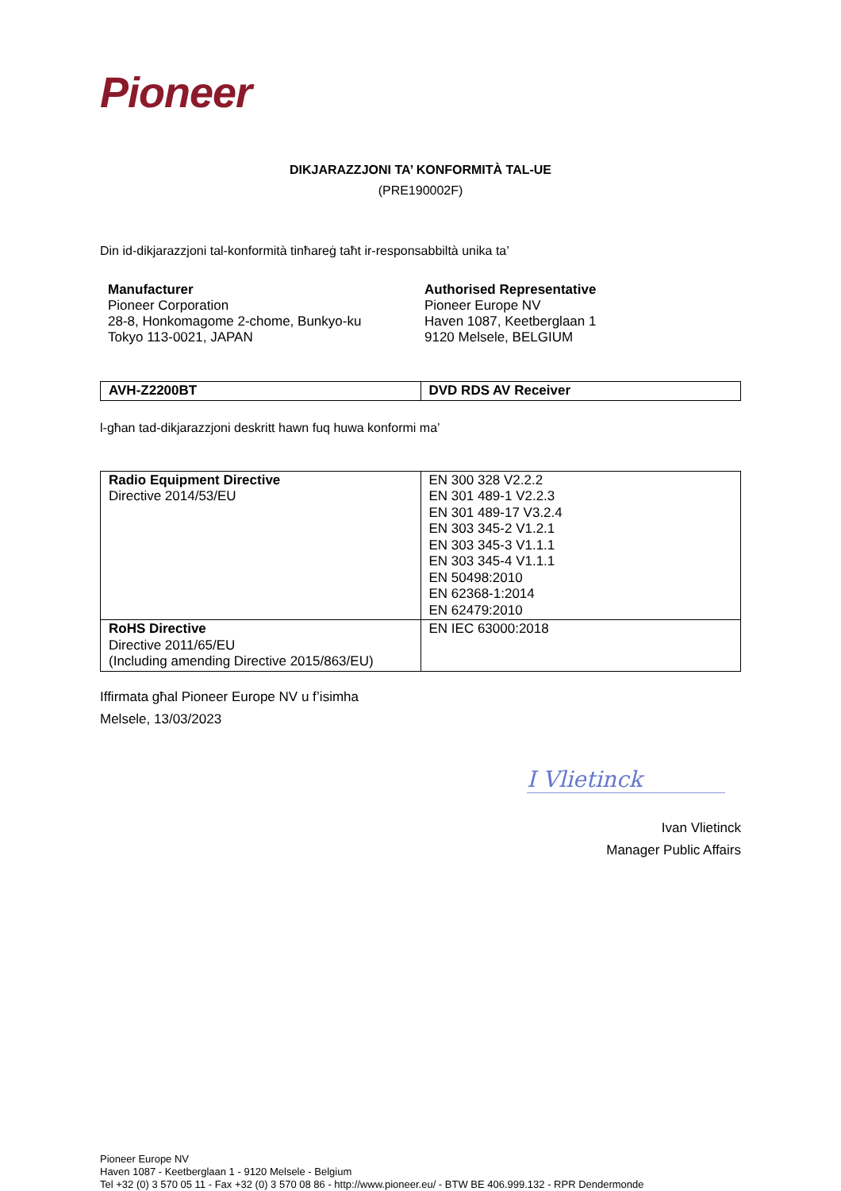Pioneer
DIKJARAZZJONI TA’ KONFORMITÀ TAL-UE
(PRE190002F)
Din id-dikjarazzjoni tal-konformità tinħareġ taħt ir-responsabbiltà unika ta’
Manufacturer
Pioneer Corporation
28-8, Honkomagome 2-chome, Bunkyo-ku
Tokyo 113-0021, JAPAN
Authorised Representative
Pioneer Europe NV
Haven 1087, Keetberglaan 1
9120 Melsele, BELGIUM
| AVH-Z2200BT | DVD RDS AV Receiver |
l-għan tad-dikjarazzjoni deskritt hawn fuq huwa konformi ma’
| Radio Equipment Directive Directive 2014/53/EU | EN 300 328 V2.2.2 EN 301 489-1 V2.2.3 EN 301 489-17 V3.2.4 EN 303 345-2 V1.2.1 EN 303 345-3 V1.1.1 EN 303 345-4 V1.1.1 EN 50498:2010 EN 62368-1:2014 EN 62479:2010 |
| RoHS Directive Directive 2011/65/EU (Including amending Directive 2015/863/EU) | EN IEC 63000:2018 |
Iffirmata għal Pioneer Europe NV u f’isimha
Melsele, 13/03/2023
I Vlietinck
Ivan Vlietinck
Manager Public Affairs
Pioneer Europe NV
Haven 1087 - Keetberglaan 1 - 9120 Melsele - Belgium
Tel +32 (0) 3 570 05 11 - Fax +32 (0) 3 570 08 86 - http://www.pioneer.eu/ - BTW BE 406.999.132 - RPR Dendermonde